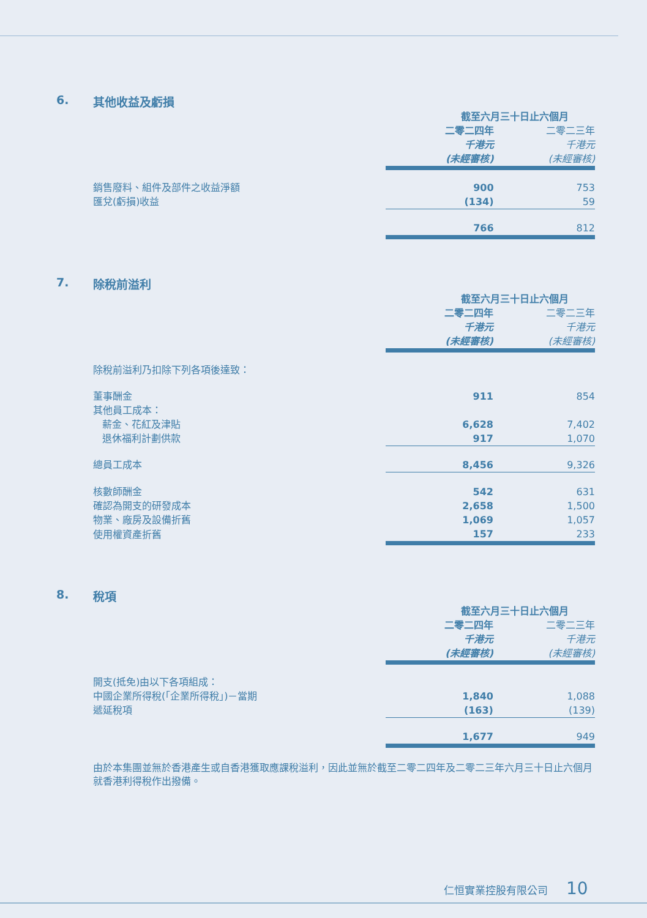6. 其他收益及虧損
| | 截至六月三十日止六個月 | |
| | 二零二四年 | 二零二三年 |
| | 千港元 | 千港元 |
| | (未經審核) | (未經審核) |
| 銷售廢料、組件及部件之收益淨額 | 900 | 753 |
| 匯兌(虧損)收益 | (134) | 59 |
| | 766 | 812 |
7. 除稅前溢利
| | 截至六月三十日止六個月 | |
| | 二零二四年 | 二零二三年 |
| | 千港元 | 千港元 |
| | (未經審核) | (未經審核) |
| 除稅前溢利乃扣除下列各項後達致： | | |
| 董事酬金 | 911 | 854 |
| 其他員工成本： | | |
| 薪金、花紅及津貼 | 6,628 | 7,402 |
| 退休福利計劃供款 | 917 | 1,070 |
| 總員工成本 | 8,456 | 9,326 |
| 核數師酬金 | 542 | 631 |
| 確認為開支的研發成本 | 2,658 | 1,500 |
| 物業、廠房及設備折舊 | 1,069 | 1,057 |
| 使用權資產折舊 | 157 | 233 |
8. 稅項
| | 截至六月三十日止六個月 | |
| | 二零二四年 | 二零二三年 |
| | 千港元 | 千港元 |
| | (未經審核) | (未經審核) |
| 開支(抵免)由以下各項組成： | | |
| 中國企業所得稅(「企業所得稅」)－當期 | 1,840 | 1,088 |
| 遞延稅項 | (163) | (139) |
| | 1,677 | 949 |
由於本集團並無於香港產生或自香港獲取應課稅溢利，因此並無於截至二零二四年及二零二三年六月三十日止六個月就香港利得稅作出撥備。
仁恒實業控股有限公司 10